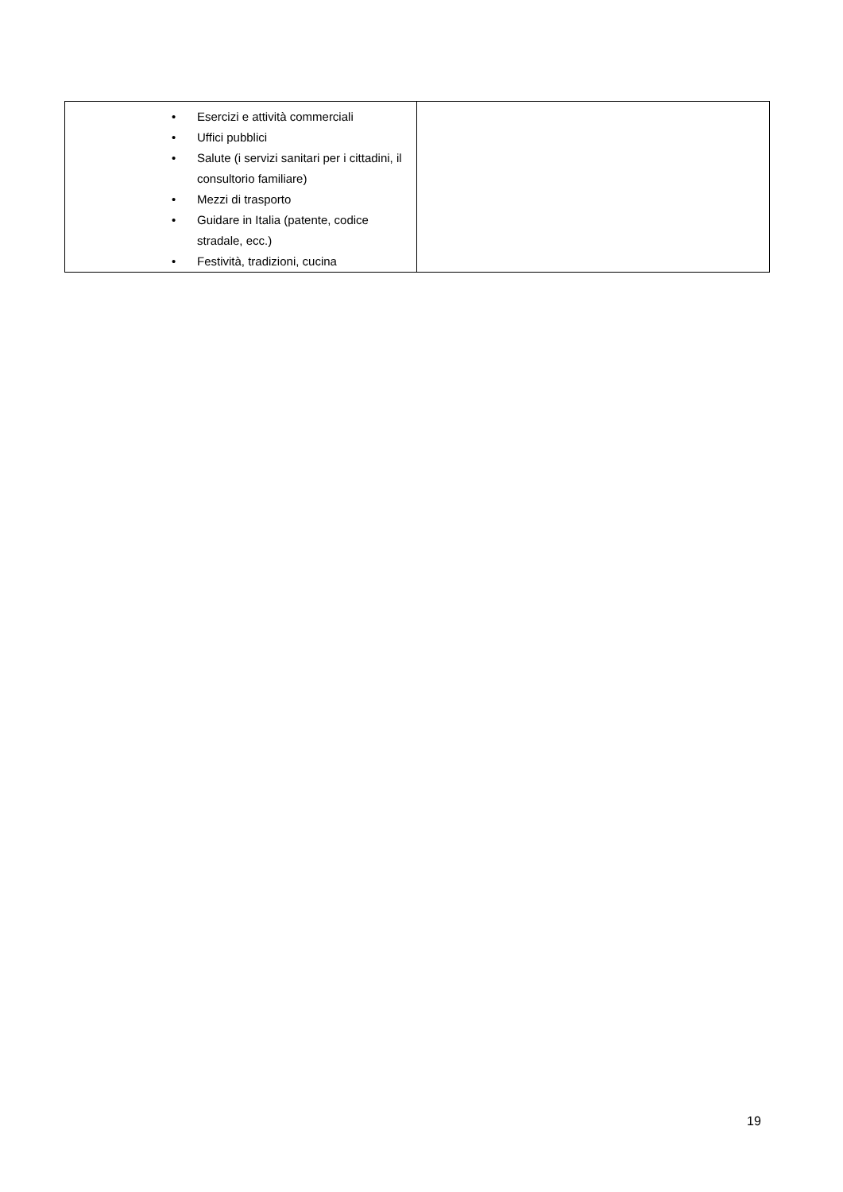| • Esercizi e attività commerciali • Uffici pubblici • Salute (i servizi sanitari per i cittadini, il consultorio familiare) • Mezzi di trasporto • Guidare in Italia (patente, codice stradale, ecc.) • Festività, tradizioni, cucina | |
19